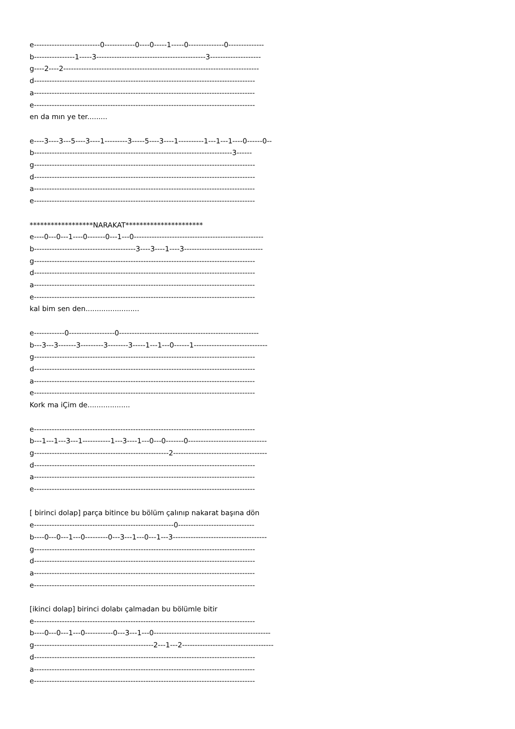e--------------------------0------------0----0-----1-----0--------------0-------------- b----------------1-----3-------------------------------------------3-------------------- g----2----2----------------------------------------------------------------------------- d--------------------------------------------------------------------------------------- a--------------------------------------------------------------------------------------- e--------------------------------------------------------------------------------------- en da mın ye ter......... e----3----3---5----3----1---------3-----5----3----1----------1---1---1----0------0-- b------------------------------------------------------------------------------3------ g--------------------------------------------------------------------------------------- d--------------------------------------------------------------------------------------- a--------------------------------------------------------------------------------------- e--------------------------------------------------------------------------------------- ******************NARAKAT********************** e----0---0---1----0-------0---1---0--------------------------------------------------- b----------------------------------------3----3----1----3------------------------------- g--------------------------------------------------------------------------------------- d--------------------------------------------------------------------------------------- a--------------------------------------------------------------------------------------- e--------------------------------------------------------------------------------------- kal bim sen den........................ e------------0------------------0------------------------------------------------------- b---3---3-------3---------3--------3-----1---1---0------1----------------------------- g--------------------------------------------------------------------------------------- d--------------------------------------------------------------------------------------- a--------------------------------------------------------------------------------------- e--------------------------------------------------------------------------------------- Kork ma iÇim de................... e--------------------------------------------------------------------------------------- b---1---1---3---1-----------1---3----1---0---0-------0------------------------------- g-----------------------------------------------------2------------------------------------- d--------------------------------------------------------------------------------------- a--------------------------------------------------------------------------------------- e--------------------------------------------------------------------------------------- [ birinci dolap] parça bitince bu bölüm çalınıp nakarat başına dön e-------------------------------------------------------0------------------------------ b----0---0---1---0---------0---3---1---0---1---3------------------------------------- g--------------------------------------------------------------------------------------- d--------------------------------------------------------------------------------------- a--------------------------------------------------------------------------------------- e--------------------------------------------------------------------------------------- [ikinci dolap] birinci dolabı çalmadan bu bölümle bitir e--------------------------------------------------------------------------------------- b----0---0---1---0-----------0---3---1---0---------------------------------------------- g-----------------------------------------------2---1---2------------------------------------ d--------------------------------------------------------------------------------------- a--------------------------------------------------------------------------------------- e---------------------------------------------------------------------------------------